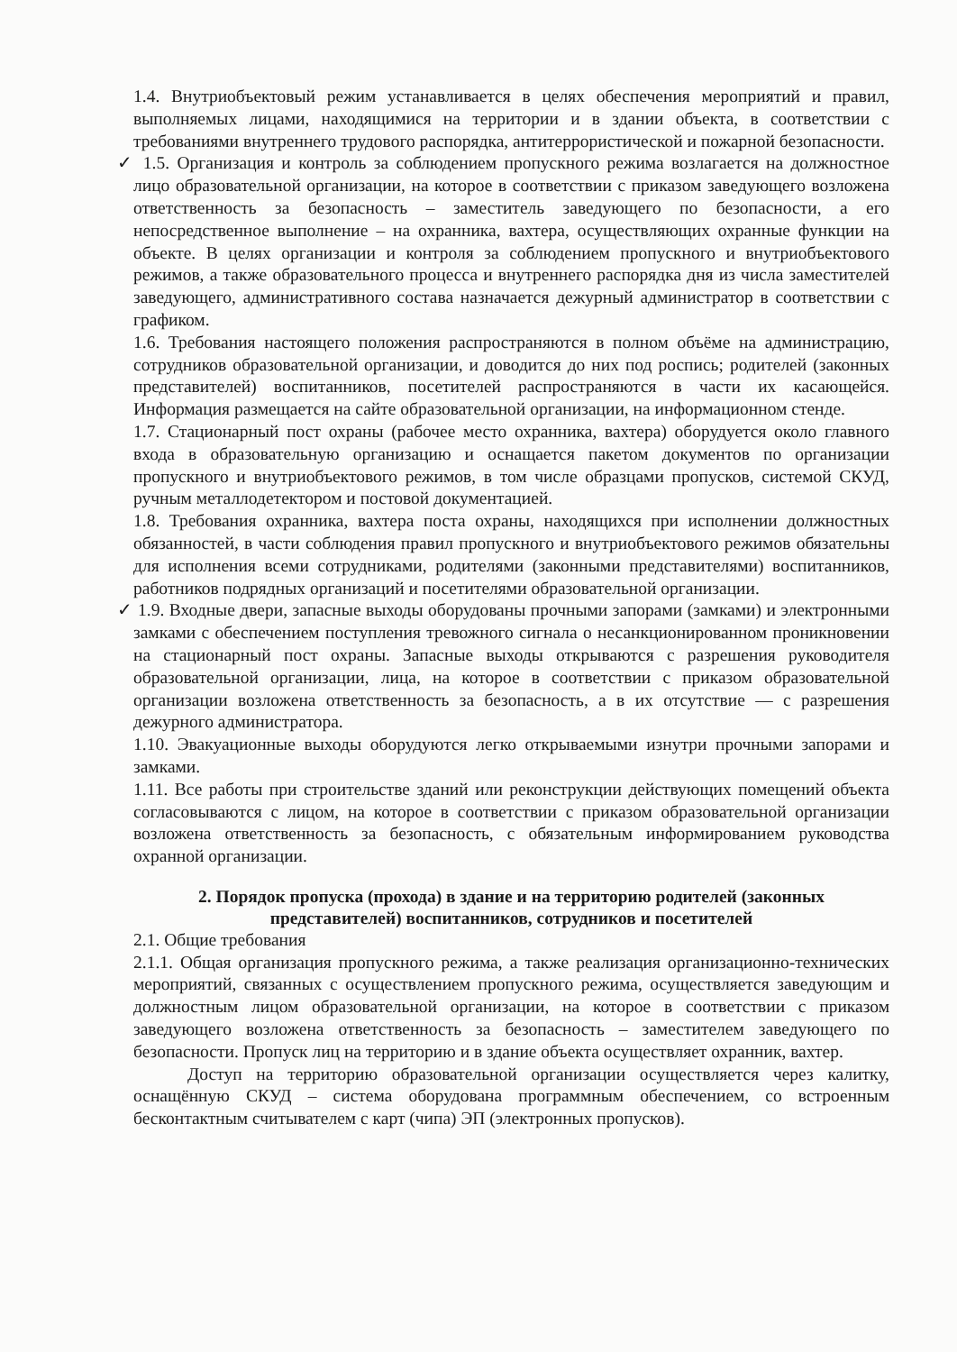1.4. Внутриобъектовый режим устанавливается в целях обеспечения мероприятий и правил, выполняемых лицами, находящимися на территории и в здании объекта, в соответствии с требованиями внутреннего трудового распорядка, антитеррористической и пожарной безопасности.
✓ 1.5. Организация и контроль за соблюдением пропускного режима возлагается на должностное лицо образовательной организации, на которое в соответствии с приказом заведующего возложена ответственность за безопасность – заместитель заведующего по безопасности, а его непосредственное выполнение – на охранника, вахтера, осуществляющих охранные функции на объекте. В целях организации и контроля за соблюдением пропускного и внутриобъектового режимов, а также образовательного процесса и внутреннего распорядка дня из числа заместителей заведующего, административного состава назначается дежурный администратор в соответствии с графиком.
1.6. Требования настоящего положения распространяются в полном объёме на администрацию, сотрудников образовательной организации, и доводится до них под роспись; родителей (законных представителей) воспитанников, посетителей распространяются в части их касающейся. Информация размещается на сайте образовательной организации, на информационном стенде.
1.7. Стационарный пост охраны (рабочее место охранника, вахтера) оборудуется около главного входа в образовательную организацию и оснащается пакетом документов по организации пропускного и внутриобъектового режимов, в том числе образцами пропусков, системой СКУД, ручным металлодетектором и постовой документацией.
1.8. Требования охранника, вахтера поста охраны, находящихся при исполнении должностных обязанностей, в части соблюдения правил пропускного и внутриобъектового режимов обязательны для исполнения всеми сотрудниками, родителями (законными представителями) воспитанников, работников подрядных организаций и посетителями образовательной организации.
✓ 1.9. Входные двери, запасные выходы оборудованы прочными запорами (замками) и электронными замками с обеспечением поступления тревожного сигнала о несанкционированном проникновении на стационарный пост охраны. Запасные выходы открываются с разрешения руководителя образовательной организации, лица, на которое в соответствии с приказом образовательной организации возложена ответственность за безопасность, а в их отсутствие — с разрешения дежурного администратора.
1.10. Эвакуационные выходы оборудуются легко открываемыми изнутри прочными запорами и замками.
1.11. Все работы при строительстве зданий или реконструкции действующих помещений объекта согласовываются с лицом, на которое в соответствии с приказом образовательной организации возложена ответственность за безопасность, с обязательным информированием руководства охранной организации.
2. Порядок пропуска (прохода) в здание и на территорию родителей (законных представителей) воспитанников, сотрудников и посетителей
2.1. Общие требования
2.1.1. Общая организация пропускного режима, а также реализация организационно-технических мероприятий, связанных с осуществлением пропускного режима, осуществляется заведующим и должностным лицом образовательной организации, на которое в соответствии с приказом заведующего возложена ответственность за безопасность – заместителем заведующего по безопасности. Пропуск лиц на территорию и в здание объекта осуществляет охранник, вахтер.
Доступ на территорию образовательной организации осуществляется через калитку, оснащённую СКУД – система оборудована программным обеспечением, со встроенным бесконтактным считывателем с карт (чипа) ЭП (электронных пропусков).